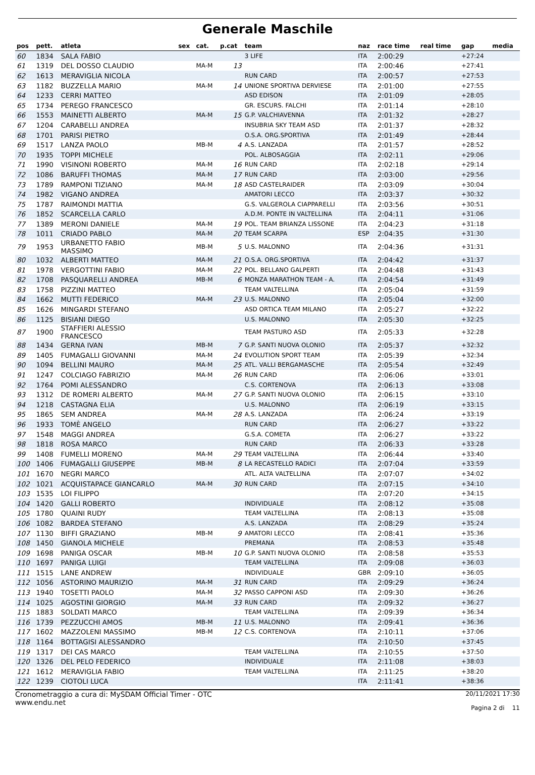Generale Maschile
| pos | pett. | atleta | sex | cat. | p.cat | team | naz | race time | real time | gap | media |
| --- | --- | --- | --- | --- | --- | --- | --- | --- | --- | --- | --- |
| 60 | 1834 | SALA FABIO | | | | 3 LIFE | ITA | 2:00:29 | | +27:24 | |
| 61 | 1319 | DEL DOSSO CLAUDIO | | MA-M | 13 | | ITA | 2:00:46 | | +27:41 | |
| 62 | 1613 | MERAVIGLIA NICOLA | | | | RUN CARD | ITA | 2:00:57 | | +27:53 | |
| 63 | 1182 | BUZZELLA MARIO | | MA-M | 14 | UNIONE SPORTIVA DERVIESE | ITA | 2:01:00 | | +27:55 | |
| 64 | 1233 | CERRI MATTEO | | | | ASD EDISON | ITA | 2:01:09 | | +28:05 | |
| 65 | 1734 | PEREGO FRANCESCO | | | | GR. ESCURS. FALCHI | ITA | 2:01:14 | | +28:10 | |
| 66 | 1553 | MAINETTI ALBERTO | | MA-M | 15 | G.P. VALCHIAVENNA | ITA | 2:01:32 | | +28:27 | |
| 67 | 1204 | CARABELLI ANDREA | | | | INSUBRIA SKY TEAM ASD | ITA | 2:01:37 | | +28:32 | |
| 68 | 1701 | PARISI PIETRO | | | | O.S.A. ORG.SPORTIVA | ITA | 2:01:49 | | +28:44 | |
| 69 | 1517 | LANZA PAOLO | | MB-M | 4 | A.S. LANZADA | ITA | 2:01:57 | | +28:52 | |
| 70 | 1935 | TOPPI MICHELE | | | | POL. ALBOSAGGIA | ITA | 2:02:11 | | +29:06 | |
| 71 | 1990 | VISINONI ROBERTO | | MA-M | 16 | RUN CARD | ITA | 2:02:18 | | +29:14 | |
| 72 | 1086 | BARUFFI THOMAS | | MA-M | 17 | RUN CARD | ITA | 2:03:00 | | +29:56 | |
| 73 | 1789 | RAMPONI TIZIANO | | MA-M | 18 | ASD CASTELRAIDER | ITA | 2:03:09 | | +30:04 | |
| 74 | 1982 | VIGANO ANDREA | | | | AMATORI LECCO | ITA | 2:03:37 | | +30:32 | |
| 75 | 1787 | RAIMONDI MATTIA | | | | G.S. VALGEROLA CIAPPARELLI | ITA | 2:03:56 | | +30:51 | |
| 76 | 1852 | SCARCELLA CARLO | | | | A.D.M. PONTE IN VALTELLINA | ITA | 2:04:11 | | +31:06 | |
| 77 | 1389 | MERONI DANIELE | | MA-M | 19 | POL. TEAM BRIANZA LISSONE | ITA | 2:04:23 | | +31:18 | |
| 78 | 1011 | CRIADO PABLO | | MA-M | 20 | TEAM SCARPA | ESP | 2:04:35 | | +31:30 | |
| 79 | 1953 | URBANETTO FABIO MASSIMO | | MB-M | 5 | U.S. MALONNO | ITA | 2:04:36 | | +31:31 | |
| 80 | 1032 | ALBERTI MATTEO | | MA-M | 21 | O.S.A. ORG.SPORTIVA | ITA | 2:04:42 | | +31:37 | |
| 81 | 1978 | VERGOTTINI FABIO | | MA-M | 22 | POL. BELLANO GALPERTI | ITA | 2:04:48 | | +31:43 | |
| 82 | 1708 | PASQUARELLI ANDREA | | MB-M | 6 | MONZA MARATHON TEAM - A. | ITA | 2:04:54 | | +31:49 | |
| 83 | 1758 | PIZZINI MATTEO | | | | TEAM VALTELLINA | ITA | 2:05:04 | | +31:59 | |
| 84 | 1662 | MUTTI FEDERICO | | MA-M | 23 | U.S. MALONNO | ITA | 2:05:04 | | +32:00 | |
| 85 | 1626 | MINGARDI STEFANO | | | | ASD ORTICA TEAM MILANO | ITA | 2:05:27 | | +32:22 | |
| 86 | 1125 | BISIANI DIEGO | | | | U.S. MALONNO | ITA | 2:05:30 | | +32:25 | |
| 87 | 1900 | STAFFIERI ALESSIO FRANCESCO | | | | TEAM PASTURO ASD | ITA | 2:05:33 | | +32:28 | |
| 88 | 1434 | GERNA IVAN | | MB-M | 7 | G.P. SANTI NUOVA OLONIO | ITA | 2:05:37 | | +32:32 | |
| 89 | 1405 | FUMAGALLI GIOVANNI | | MA-M | 24 | EVOLUTION SPORT TEAM | ITA | 2:05:39 | | +32:34 | |
| 90 | 1094 | BELLINI MAURO | | MA-M | 25 | ATL. VALLI BERGAMASCHE | ITA | 2:05:54 | | +32:49 | |
| 91 | 1247 | COLCIAGO FABRIZIO | | MA-M | 26 | RUN CARD | ITA | 2:06:06 | | +33:01 | |
| 92 | 1764 | POMI ALESSANDRO | | | | C.S. CORTENOVA | ITA | 2:06:13 | | +33:08 | |
| 93 | 1312 | DE ROMERI ALBERTO | | MA-M | 27 | G.P. SANTI NUOVA OLONIO | ITA | 2:06:15 | | +33:10 | |
| 94 | 1218 | CASTAGNA ELIA | | | | U.S. MALONNO | ITA | 2:06:19 | | +33:15 | |
| 95 | 1865 | SEM ANDREA | | MA-M | 28 | A.S. LANZADA | ITA | 2:06:24 | | +33:19 | |
| 96 | 1933 | TOMÈ ANGELO | | | | RUN CARD | ITA | 2:06:27 | | +33:22 | |
| 97 | 1548 | MAGGI ANDREA | | | | G.S.A. COMETA | ITA | 2:06:27 | | +33:22 | |
| 98 | 1818 | ROSA MARCO | | | | RUN CARD | ITA | 2:06:33 | | +33:28 | |
| 99 | 1408 | FUMELLI MORENO | | MA-M | 29 | TEAM VALTELLINA | ITA | 2:06:44 | | +33:40 | |
| 100 | 1406 | FUMAGALLI GIUSEPPE | | MB-M | 8 | LA RECASTELLO RADICI | ITA | 2:07:04 | | +33:59 | |
| 101 | 1670 | NEGRI MARCO | | | | ATL. ALTA VALTELLINA | ITA | 2:07:07 | | +34:02 | |
| 102 | 1021 | ACQUISTAPACE GIANCARLO | | MA-M | 30 | RUN CARD | ITA | 2:07:15 | | +34:10 | |
| 103 | 1535 | LOI FILIPPO | | | | | ITA | 2:07:20 | | +34:15 | |
| 104 | 1420 | GALLI ROBERTO | | | | INDIVIDUALE | ITA | 2:08:12 | | +35:08 | |
| 105 | 1780 | QUAINI RUDY | | | | TEAM VALTELLINA | ITA | 2:08:13 | | +35:08 | |
| 106 | 1082 | BARDEA STEFANO | | | | A.S. LANZADA | ITA | 2:08:29 | | +35:24 | |
| 107 | 1130 | BIFFI GRAZIANO | | MB-M | 9 | AMATORI LECCO | ITA | 2:08:41 | | +35:36 | |
| 108 | 1450 | GIANOLA MICHELE | | | | PREMANA | ITA | 2:08:53 | | +35:48 | |
| 109 | 1698 | PANIGA OSCAR | | MB-M | 10 | G.P. SANTI NUOVA OLONIO | ITA | 2:08:58 | | +35:53 | |
| 110 | 1697 | PANIGA LUIGI | | | | TEAM VALTELLINA | ITA | 2:09:08 | | +36:03 | |
| 111 | 1515 | LANE ANDREW | | | | INDIVIDUALE | GBR | 2:09:10 | | +36:05 | |
| 112 | 1056 | ASTORINO MAURIZIO | | MA-M | 31 | RUN CARD | ITA | 2:09:29 | | +36:24 | |
| 113 | 1940 | TOSETTI PAOLO | | MA-M | 32 | PASSO CAPPONI ASD | ITA | 2:09:30 | | +36:26 | |
| 114 | 1025 | AGOSTINI GIORGIO | | MA-M | 33 | RUN CARD | ITA | 2:09:32 | | +36:27 | |
| 115 | 1883 | SOLDATI MARCO | | | | TEAM VALTELLINA | ITA | 2:09:39 | | +36:34 | |
| 116 | 1739 | PEZZUCCHI AMOS | | MB-M | 11 | U.S. MALONNO | ITA | 2:09:41 | | +36:36 | |
| 117 | 1602 | MAZZOLENI MASSIMO | | MB-M | 12 | C.S. CORTENOVA | ITA | 2:10:11 | | +37:06 | |
| 118 | 1164 | BOTTAGISI ALESSANDRO | | | | | ITA | 2:10:50 | | +37:45 | |
| 119 | 1317 | DEI CAS MARCO | | | | TEAM VALTELLINA | ITA | 2:10:55 | | +37:50 | |
| 120 | 1326 | DEL PELO FEDERICO | | | | INDIVIDUALE | ITA | 2:11:08 | | +38:03 | |
| 121 | 1612 | MERAVIGLIA FABIO | | | | TEAM VALTELLINA | ITA | 2:11:25 | | +38:20 | |
| 122 | 1239 | CIOTOLI LUCA | | | | | ITA | 2:11:41 | | +38:36 | |
Cronometraggio a cura di: MySDAM Official Timer - OTC
www.endu.net
20/11/2021 17:30
Pagina 2 di 11